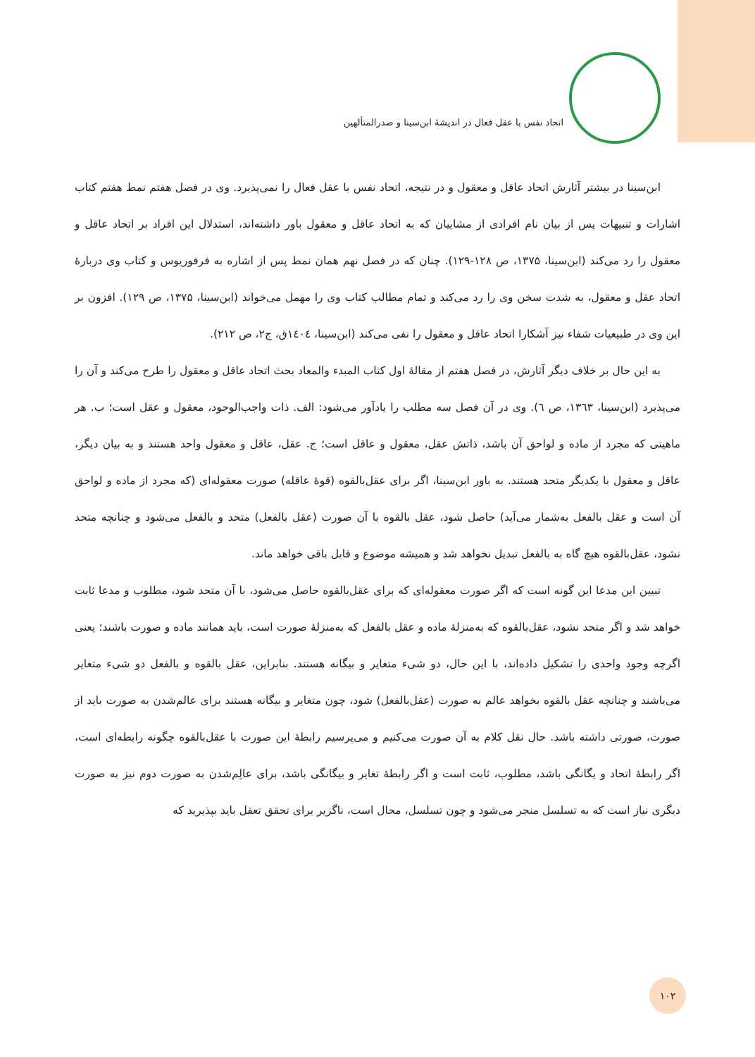اتحاد نفس با عقل فعال در اندیشهٔ ابن‌سینا و صدرالمتألهین
ابن‌سینا در بیشتر آثارش اتحاد عاقل و معقول و در نتیجه، اتحاد نفس با عقل فعال را نمی‌پذیرد. وی در فصل هفتم نمط هفتم کتاب اشارات و تنبیهات پس از بیان نام افرادی از مشاییان که به اتحاد عاقل و معقول باور داشته‌اند، استدلال این افراد بر اتحاد عاقل و معقول را رد می‌کند (ابن‌سینا، ۱۳۷۵، ص ۱۲۸-۱۲۹). چنان که در فصل نهم همان نمط پس از اشاره به فرفوریوس و کتاب وی دربارهٔ اتحاد عقل و معقول، به شدت سخن وی را رد می‌کند و تمام مطالب کتاب وی را مهمل می‌خواند (ابن‌سینا، ۱۳۷۵، ص ۱۲۹). افزون بر این وی در طبیعیات شفاء نیز آشکارا اتحاد عاقل و معقول را نفی می‌کند (ابن‌سینا، ۱٤۰٤ق، ج۲، ص ۲۱۲).
به این حال بر خلاف دیگر آثارش، در فصل هفتم از مقالهٔ اول کتاب المبدء والمعاد بحث اتحاد عاقل و معقول را طرح می‌کند و آن را می‌پذیرد (ابن‌سینا، ۱۳٦۳، ص ٦). وی در آن فصل سه مطلب را یادآور می‌شود: الف. ذات واجب‌الوجود، معقول و عقل است؛ ب. هر ماهیتی که مجرد از ماده و لواحق آن باشد، ذاتش عقل، معقول و عاقل است؛ ج. عقل، عاقل و معقول واحد هستند و به بیان دیگر، عاقل و معقول با یکدیگر متحد هستند. به باور ابن‌سینا، اگر برای عقل‌بالقوه (قوهٔ عاقله) صورت معقوله‌ای (که مجرد از ماده و لواحق آن است و عقل بالفعل به‌شمار می‌آید) حاصل شود، عقل بالقوه با آن صورت (عقل بالفعل) متحد و بالفعل می‌شود و چنانچه متحد نشود، عقل‌بالقوه هیچ گاه به بالفعل تبدیل نخواهد شد و همیشه موضوع و قابل باقی خواهد ماند.
تبیین این مدعا این گونه است که اگر صورت معقوله‌ای که برای عقل‌بالقوه حاصل می‌شود، با آن متحد شود، مطلوب و مدعا ثابت خواهد شد و اگر متحد نشود، عقل‌بالقوه که به‌منزلهٔ ماده و عقل بالفعل که به‌منزلهٔ صورت است، باید همانند ماده و صورت باشند؛ یعنی اگرچه وجود واحدی را تشکیل داده‌اند، با این حال، دو شیء متغایر و بیگانه هستند. بنابراین، عقل بالقوه و بالفعل دو شیء متغایر می‌باشند و چنانچه عقل بالقوه بخواهد عالم به صورت (عقل‌بالفعل) شود، چون متغایر و بیگانه هستند برای عالم‌شدن به صورت باید از صورت، صورتی داشته باشد. حال نقل کلام به آن صورت می‌کنیم و می‌پرسیم رابطهٔ این صورت با عقل‌بالقوه چگونه رابطه‌ای است، اگر رابطهٔ اتحاد و یگانگی باشد، مطلوب، ثابت است و اگر رابطهٔ تغایر و بیگانگی باشد، برای عالِم‌شدن به صورت دوم نیز به صورت دیگری نیاز است که به تسلسل منجر می‌شود و چون تسلسل، محال است، ناگزیر برای تحقق تعقل باید بپذیرید که
۱۰۲